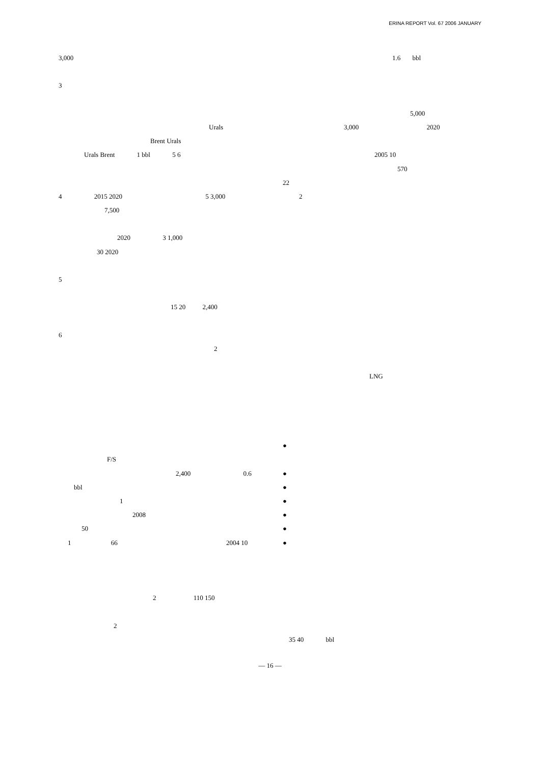ERINA REPORT Vol. 67 2006 JANUARY
3,000
3
Urals
Brent Urals
Urals Brent 1 bbl 5 6
4 2015 2020 5 3,000
7,500
2020 3 1,000
30 2020
5
15 20 2,400
6
2
F/S
2,400 0.6
bbl
1
2008
50
1 66 2004 10
2 110 150
2
1.6 bbl
5,000
3,000 2020
2005 10
570
22
2
LNG
●
●
●
●
●
●
●
35 40 bbl
— 16 —